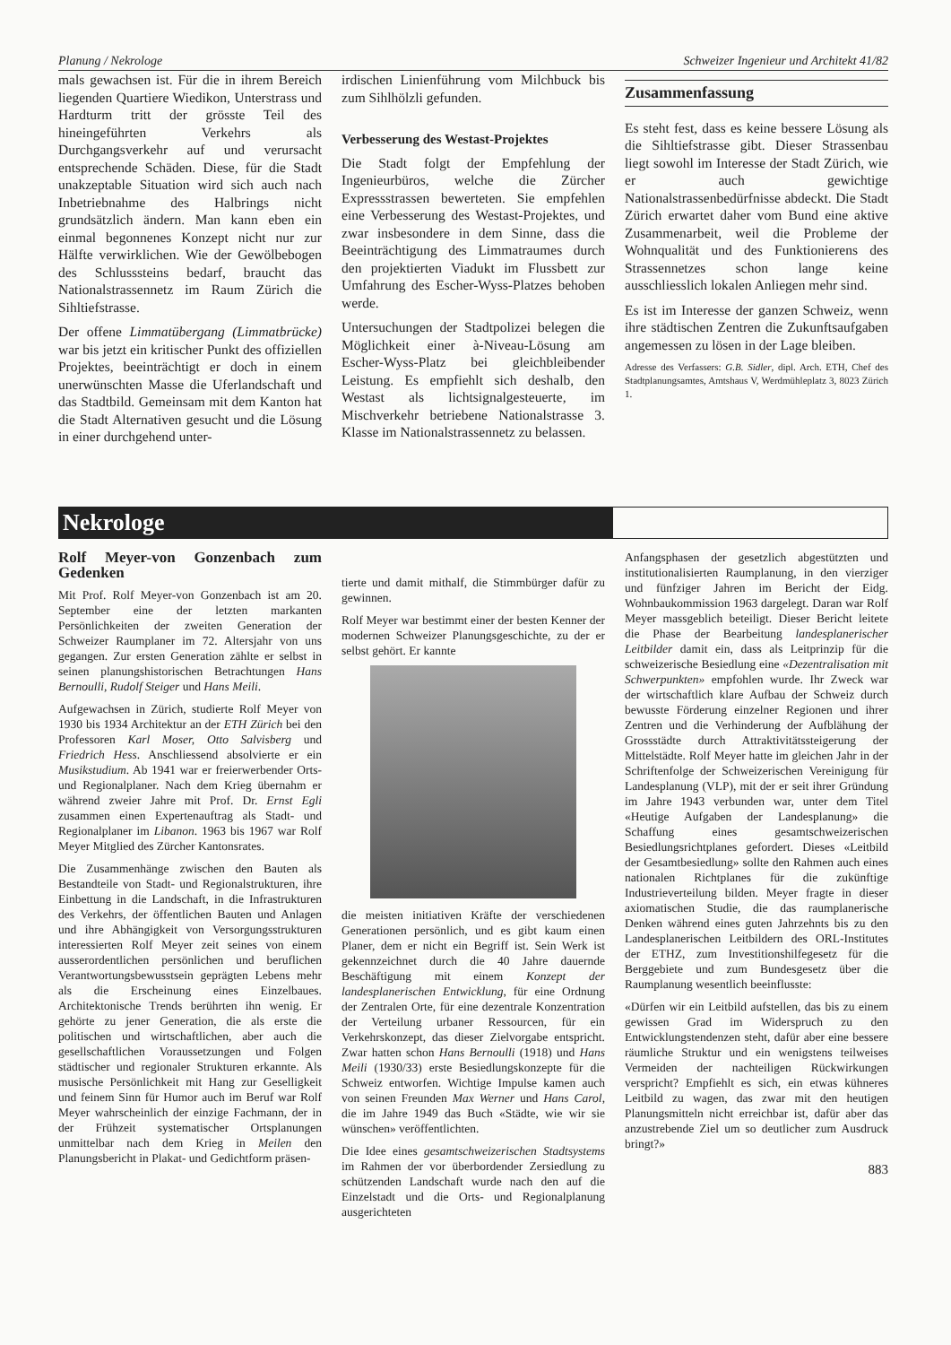Planung / Nekrologe Schweizer Ingenieur und Architekt 41/82
mals gewachsen ist. Für die in ihrem Bereich liegenden Quartiere Wiedikon, Unterstrass und Hardturm tritt der grösste Teil des hineingeführten Verkehrs als Durchgangsverkehr auf und verursacht entsprechende Schäden. Diese, für die Stadt unakzeptable Situation wird sich auch nach Inbetriebnahme des Halbrings nicht grundsätzlich ändern. Man kann eben ein einmal begonnenes Konzept nicht nur zur Hälfte verwirklichen. Wie der Gewölbebogen des Schlusssteins bedarf, braucht das Nationalstrassennetz im Raum Zürich die Sihltiefstrasse.
Der offene Limmatübergang (Limmatbrücke) war bis jetzt ein kritischer Punkt des offiziellen Projektes, beeinträchtigt er doch in einem unerwünschten Masse die Uferlandschaft und das Stadtbild. Gemeinsam mit dem Kanton hat die Stadt Alternativen gesucht und die Lösung in einer durchgehend unter-
irdischen Linienführung vom Milchbuck bis zum Sihlhölzli gefunden.
Verbesserung des Westast-Projektes
Die Stadt folgt der Empfehlung der Ingenieurbüros, welche die Zürcher Expressstrassen bewerteten. Sie empfehlen eine Verbesserung des Westast-Projektes, und zwar insbesondere in dem Sinne, dass die Beeinträchtigung des Limmatraumes durch den projektierten Viadukt im Flussbett zur Umfahrung des Escher-Wyss-Platzes behoben werde.
Untersuchungen der Stadtpolizei belegen die Möglichkeit einer à-Niveau-Lösung am Escher-Wyss-Platz bei gleichbleibender Leistung. Es empfiehlt sich deshalb, den Westast als lichtsignalgesteuerte, im Mischverkehr betriebene Nationalstrasse 3. Klasse im Nationalstrassennetz zu belassen.
Zusammenfassung
Es steht fest, dass es keine bessere Lösung als die Sihltiefstrasse gibt. Dieser Strassenbau liegt sowohl im Interesse der Stadt Zürich, wie er auch gewichtige Nationalstrassenbedürfnisse abdeckt. Die Stadt Zürich erwartet daher vom Bund eine aktive Zusammenarbeit, weil die Probleme der Wohnqualität und des Funktionierens des Strassennetzes schon lange keine ausschliesslich lokalen Anliegen mehr sind.
Es ist im Interesse der ganzen Schweiz, wenn ihre städtischen Zentren die Zukunftsaufgaben angemessen zu lösen in der Lage bleiben.
Adresse des Verfassers: G.B. Sidler, dipl. Arch. ETH, Chef des Stadtplanungsamtes, Amtshaus V, Werdmühleplatz 3, 8023 Zürich 1.
Nekrologe
Rolf Meyer-von Gonzenbach zum Gedenken
Mit Prof. Rolf Meyer-von Gonzenbach ist am 20. September eine der letzten markanten Persönlichkeiten der zweiten Generation der Schweizer Raumplaner im 72. Altersjahr von uns gegangen. Zur ersten Generation zählte er selbst in seinen planungshistorischen Betrachtungen Hans Bernoulli, Rudolf Steiger und Hans Meili.
Aufgewachsen in Zürich, studierte Rolf Meyer von 1930 bis 1934 Architektur an der ETH Zürich bei den Professoren Karl Moser, Otto Salvisberg und Friedrich Hess. Anschliessend absolvierte er ein Musikstudium. Ab 1941 war er freierwerbender Orts- und Regionalplaner. Nach dem Krieg übernahm er während zweier Jahre mit Prof. Dr. Ernst Egli zusammen einen Expertenauftrag als Stadt- und Regionalplaner im Libanon. 1963 bis 1967 war Rolf Meyer Mitglied des Zürcher Kantonsrates.
Die Zusammenhänge zwischen den Bauten als Bestandteile von Stadt- und Regionalstrukturen, ihre Einbettung in die Landschaft, in die Infrastrukturen des Verkehrs, der öffentlichen Bauten und Anlagen und ihre Abhängigkeit von Versorgungsstrukturen interessierten Rolf Meyer zeit seines von einem ausserordentlichen persönlichen und beruflichen Verantwortungsbewusstsein geprägten Lebens mehr als die Erscheinung eines Einzelbaues. Architektonische Trends berührten ihn wenig. Er gehörte zu jener Generation, die als erste die politischen und wirtschaftlichen, aber auch die gesellschaftlichen Voraussetzungen und Folgen städtischer und regionaler Strukturen erkannte. Als musische Persönlichkeit mit Hang zur Geselligkeit und feinem Sinn für Humor auch im Beruf war Rolf Meyer wahrscheinlich der einzige Fachmann, der in der Frühzeit systematischer Ortsplanungen unmittelbar nach dem Krieg in Meilen den Planungsbericht in Plakat- und Gedichtform präsen-
tierte und damit mithalf, die Stimmbürger dafür zu gewinnen.
Rolf Meyer war bestimmt einer der besten Kenner der modernen Schweizer Planungsgeschichte, zu der er selbst gehört. Er kannte
die meisten initiativen Kräfte der verschiedenen Generationen persönlich, und es gibt kaum einen Planer, dem er nicht ein Begriff ist. Sein Werk ist gekennzeichnet durch die 40 Jahre dauernde Beschäftigung mit einem Konzept der landesplanerischen Entwicklung, für eine Ordnung der Zentralen Orte, für eine dezentrale Konzentration der Verteilung urbaner Ressourcen, für ein Verkehrskonzept, das dieser Zielvorgabe entspricht. Zwar hatten schon Hans Bernoulli (1918) und Hans Meili (1930/33) erste Besiedlungskonzepte für die Schweiz entworfen. Wichtige Impulse kamen auch von seinen Freunden Max Werner und Hans Carol, die im Jahre 1949 das Buch «Städte, wie wir sie wünschen» veröffentlichten.
Die Idee eines gesamtschweizerischen Stadtsystems im Rahmen der vor überbordender Zersiedlung zu schützenden Landschaft wurde nach den auf die Einzelstadt und die Orts- und Regionalplanung ausgerichteten
Anfangsphasen der gesetzlich abgestützten und institutionalisierten Raumplanung, in den vierziger und fünfziger Jahren im Bericht der Eidg. Wohnbaukommission 1963 dargelegt. Daran war Rolf Meyer massgeblich beteiligt. Dieser Bericht leitete die Phase der Bearbeitung landesplanerischer Leitbilder damit ein, dass als Leitprinzip für die schweizerische Besiedlung eine «Dezentralisation mit Schwerpunkten» empfohlen wurde. Ihr Zweck war der wirtschaftlich klare Aufbau der Schweiz durch bewusste Förderung einzelner Regionen und ihrer Zentren und die Verhinderung der Aufblähung der Grossstädte durch Attraktivitätssteigerung der Mittelstädte. Rolf Meyer hatte im gleichen Jahr in der Schriftenfolge der Schweizerischen Vereinigung für Landesplanung (VLP), mit der er seit ihrer Gründung im Jahre 1943 verbunden war, unter dem Titel «Heutige Aufgaben der Landesplanung» die Schaffung eines gesamtschweizerischen Besiedlungsrichtplanes gefordert. Dieses «Leitbild der Gesamtbesiedlung» sollte den Rahmen auch eines nationalen Richtplanes für die zukünftige Industrieverteilung bilden. Meyer fragte in dieser axiomatischen Studie, die das raumplanerische Denken während eines guten Jahrzehnts bis zu den Landesplanerischen Leitbildern des ORL-Institutes der ETHZ, zum Investitionshilfegesetz für die Berggebiete und zum Bundesgesetz über die Raumplanung wesentlich beeinflusste:
«Dürfen wir ein Leitbild aufstellen, das bis zu einem gewissen Grad im Widerspruch zu den Entwicklungstendenzen steht, dafür aber eine bessere räumliche Struktur und ein wenigstens teilweises Vermeiden der nachteiligen Rückwirkungen verspricht? Empfiehlt es sich, ein etwas kühneres Leitbild zu wagen, das zwar mit den heutigen Planungsmitteln nicht erreichbar ist, dafür aber das anzustrebende Ziel um so deutlicher zum Ausdruck bringt?»
883